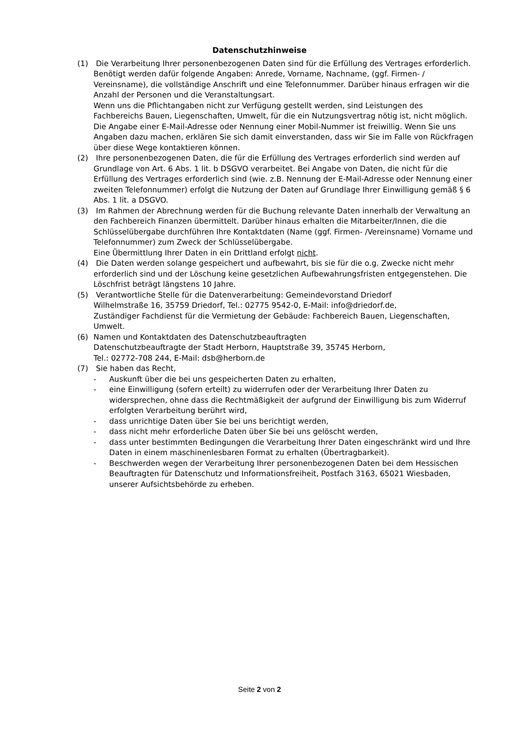Datenschutzhinweise
(1) Die Verarbeitung Ihrer personenbezogenen Daten sind für die Erfüllung des Vertrages erforderlich. Benötigt werden dafür folgende Angaben: Anrede, Vorname, Nachname, (ggf. Firmen- / Vereinsname), die vollständige Anschrift und eine Telefonnummer. Darüber hinaus erfragen wir die Anzahl der Personen und die Veranstaltungsart.
Wenn uns die Pflichtangaben nicht zur Verfügung gestellt werden, sind Leistungen des Fachbereichs Bauen, Liegenschaften, Umwelt, für die ein Nutzungsvertrag nötig ist, nicht möglich.
Die Angabe einer E-Mail-Adresse oder Nennung einer Mobil-Nummer ist freiwillig. Wenn Sie uns Angaben dazu machen, erklären Sie sich damit einverstanden, dass wir Sie im Falle von Rückfragen über diese Wege kontaktieren können.
(2) Ihre personenbezogenen Daten, die für die Erfüllung des Vertrages erforderlich sind werden auf Grundlage von Art. 6 Abs. 1 lit. b DSGVO verarbeitet. Bei Angabe von Daten, die nicht für die Erfüllung des Vertrages erforderlich sind (wie. z.B. Nennung der E-Mail-Adresse oder Nennung einer zweiten Telefonnummer) erfolgt die Nutzung der Daten auf Grundlage Ihrer Einwilligung gemäß § 6 Abs. 1 lit. a DSGVO.
(3) Im Rahmen der Abrechnung werden für die Buchung relevante Daten innerhalb der Verwaltung an den Fachbereich Finanzen übermittelt. Darüber hinaus erhalten die Mitarbeiter/Innen, die die Schlüsselübergabe durchführen Ihre Kontaktdaten (Name (ggf. Firmen- /Vereinsname) Vorname und Telefonnummer) zum Zweck der Schlüsselübergabe.
Eine Übermittlung Ihrer Daten in ein Drittland erfolgt nicht.
(4) Die Daten werden solange gespeichert und aufbewahrt, bis sie für die o.g. Zwecke nicht mehr erforderlich sind und der Löschung keine gesetzlichen Aufbewahrungsfristen entgegenstehen. Die Löschfrist beträgt längstens 10 Jahre.
(5) Verantwortliche Stelle für die Datenverarbeitung: Gemeindevorstand Driedorf
Wilhelmstraße 16, 35759 Driedorf, Tel.: 02775 9542-0, E-Mail: info@driedorf.de,
Zuständiger Fachdienst für die Vermietung der Gebäude: Fachbereich Bauen, Liegenschaften, Umwelt.
(6) Namen und Kontaktdaten des Datenschutzbeauftragten
Datenschutzbeauftragte der Stadt Herborn, Hauptstraße 39, 35745 Herborn,
Tel.: 02772-708 244, E-Mail: dsb@herborn.de
(7) Sie haben das Recht,
- Auskunft über die bei uns gespeicherten Daten zu erhalten,
- eine Einwilligung (sofern erteilt) zu widerrufen oder der Verarbeitung Ihrer Daten zu widersprechen, ohne dass die Rechtmäßigkeit der aufgrund der Einwilligung bis zum Widerruf erfolgten Verarbeitung berührt wird,
- dass unrichtige Daten über Sie bei uns berichtigt werden,
- dass nicht mehr erforderliche Daten über Sie bei uns gelöscht werden,
- dass unter bestimmten Bedingungen die Verarbeitung Ihrer Daten eingeschränkt wird und Ihre Daten in einem maschinenlesbaren Format zu erhalten (Übertragbarkeit).
- Beschwerden wegen der Verarbeitung Ihrer personenbezogenen Daten bei dem Hessischen Beauftragten für Datenschutz und Informationsfreiheit, Postfach 3163, 65021 Wiesbaden, unserer Aufsichtsbehörde zu erheben.
Seite 2 von 2